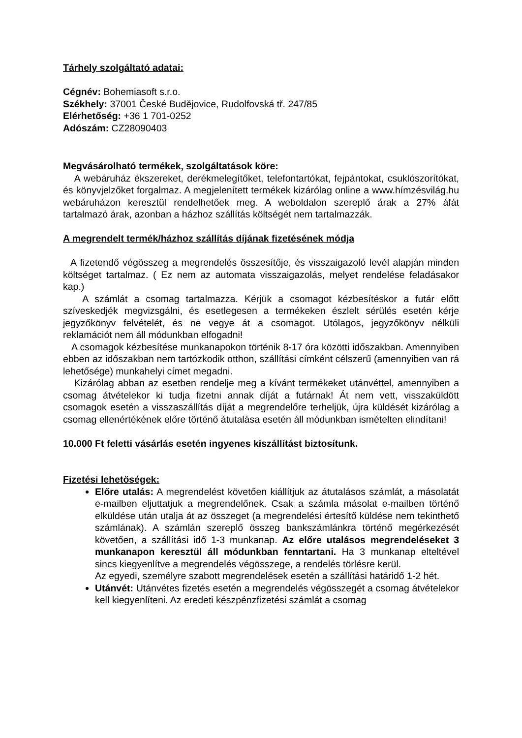Tárhely szolgáltató adatai:
Cégnév: Bohemiasoft s.r.o.
Székhely: 37001 České Budějovice, Rudolfovská tř. 247/85
Elérhetőség: +36 1 701-0252
Adószám: CZ28090403
Megvásárolható termékek, szolgáltatások köre:
A webáruház ékszereket, derékmelegítőket, telefontartókat, fejpántokat, csuklószorítókat, és könyvjelzőket forgalmaz. A megjelenített termékek kizárólag online a www.hímzésvilág.hu webáruházon keresztül rendelhetőek meg. A weboldalon szereplő árak a 27% áfát tartalmazó árak, azonban a házhoz szállítás költségét nem tartalmazzák.
A megrendelt termék/házhoz szállítás díjának fizetésének módja
A fizetendő végösszeg a megrendelés összesítője, és visszaigazoló levél alapján minden költséget tartalmaz. ( Ez nem az automata visszaigazolás, melyet rendelése feladásakor kap.)
A számlát a csomag tartalmazza. Kérjük a csomagot kézbesítéskor a futár előtt szíveskedjék megvizsgálni, és esetlegesen a termékeken észlelt sérülés esetén kérje jegyzőkönyv felvételét, és ne vegye át a csomagot. Utólagos, jegyzőkönyv nélküli reklamációt nem áll módunkban elfogadni!
A csomagok kézbesítése munkanapokon történik 8-17 óra közötti időszakban. Amennyiben ebben az időszakban nem tartózkodik otthon, szállítási címként célszerű (amennyiben van rá lehetősége) munkahelyi címet megadni.
Kizárólag abban az esetben rendelje meg a kívánt termékeket utánvéttel, amennyiben a csomag átvételekor ki tudja fizetni annak díját a futárnak! Át nem vett, visszaküldött csomagok esetén a visszaszállítás díját a megrendelőre terheljük, újra küldését kizárólag a csomag ellenértékének előre történő átutalása esetén áll módunkban ismételten elindítani!
10.000 Ft feletti vásárlás esetén ingyenes kiszállítást biztosítunk.
Fizetési lehetőségek:
Előre utalás: A megrendelést követően kiállítjuk az átutalásos számlát, a másolatát e-mailben eljuttatjuk a megrendelőnek. Csak a számla másolat e-mailben történő elküldése után utalja át az összeget (a megrendelési értesítő küldése nem tekinthető számlának). A számlán szereplő összeg bankszámlánkra történő megérkezését követően, a szállítási idő 1-3 munkanap. Az előre utalásos megrendeléseket 3 munkanapon keresztül áll módunkban fenntartani. Ha 3 munkanap elteltével sincs kiegyenlítve a megrendelés végösszege, a rendelés törlésre kerül.
Az egyedi, személyre szabott megrendelések esetén a szállítási határidő 1-2 hét.
Utánvét: Utánvétes fizetés esetén a megrendelés végösszegét a csomag átvételekor kell kiegyenlíteni. Az eredeti készpénzfizetési számlát a csomag